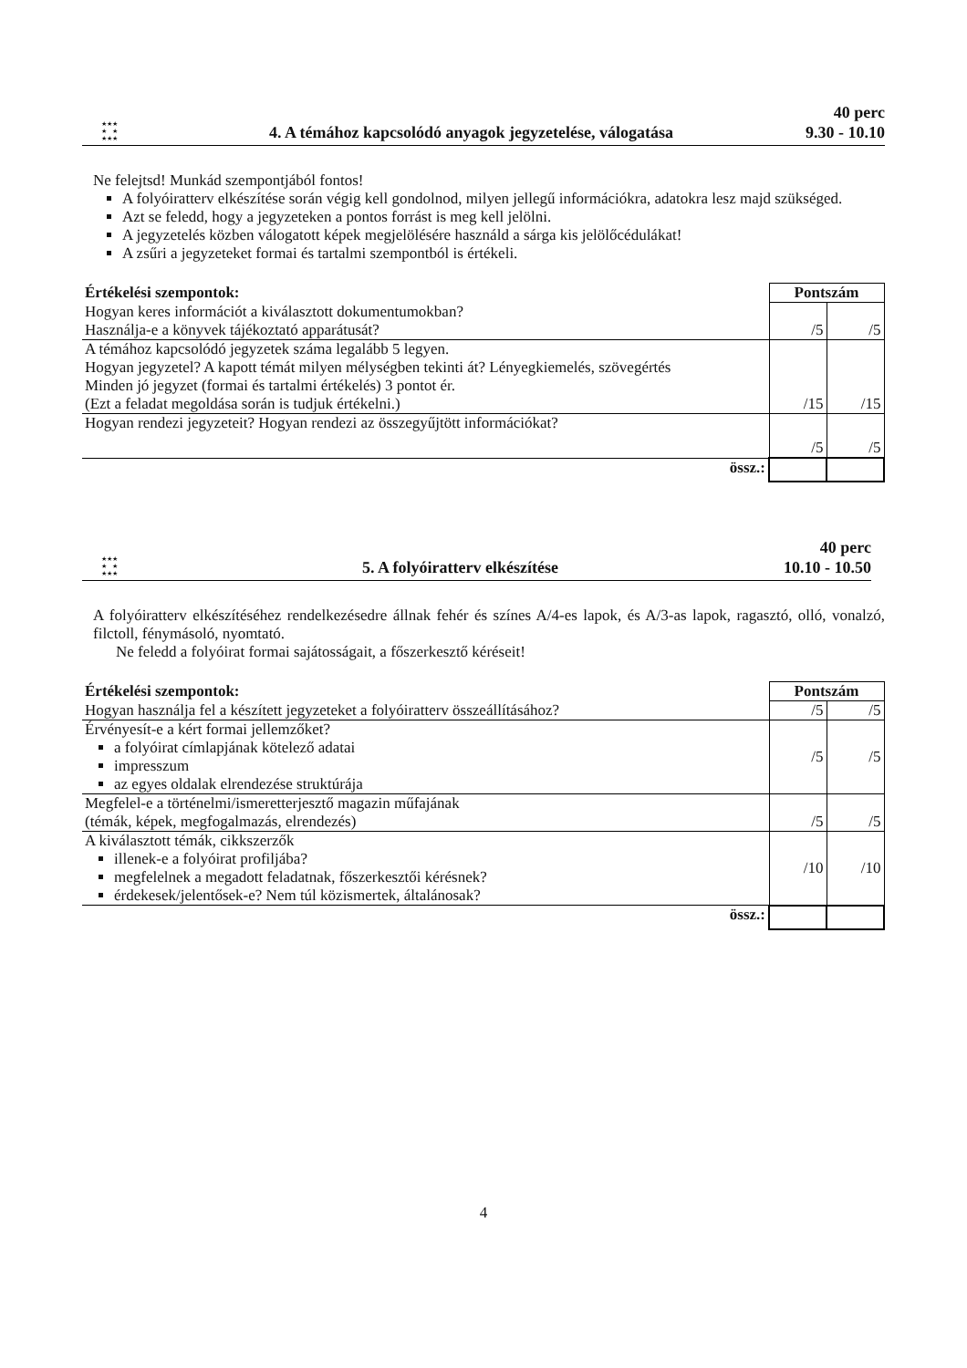★★★
★ ★
★★★
4. A témához kapcsolódó anyagok jegyzetelése, válogatása
40 perc
9.30 - 10.10
Ne felejtsd! Munkád szempontjából fontos!
A folyóiratterv elkészítése során végig kell gondolnod, milyen jellegű információkra, adatokra lesz majd szükséged.
Azt se feledd, hogy a jegyzeteken a pontos forrást is meg kell jelölni.
A jegyzetelés közben válogatott képek megjelölésére használd a sárga kis jelölőcédulákat!
A zsűri a jegyzeteket formai és tartalmi szempontból is értékeli.
| Értékelési szempontok: | Pontszám | |
| --- | --- | --- |
| Hogyan keres információt a kiválasztott dokumentumokban? Használja-e a könyvek tájékoztató apparátusát? | /5 | /5 |
| A témához kapcsolódó jegyzetek száma legalább 5 legyen. Hogyan jegyzetel? A kapott témát milyen mélységben tekinti át? Lényegkiemelés, szövegértés Minden jó jegyzet (formai és tartalmi értékelés) 3 pontot ér. (Ezt a feladat megoldása során is tudjuk értékelni.) | /15 | /15 |
| Hogyan rendezi jegyzeteit? Hogyan rendezi az összegyűjtött információkat? | /5 | /5 |
| össz.: | | |
★★★
★ ★
★★★
5. A folyóiratterv elkészítése
40 perc
10.10 - 10.50
A folyóiratterv elkészítéséhez rendelkezésedre állnak fehér és színes A/4-es lapok, és A/3-as lapok, ragasztó, olló, vonalzó, filctoll, fénymásoló, nyomtató.
Ne feledd a folyóirat formai sajátosságait, a főszerkesztő kéréseit!
| Értékelési szempontok: | Pontszám | |
| --- | --- | --- |
| Hogyan használja fel a készített jegyzeteket a folyóiratterv összeállításához? | /5 | /5 |
| Érvényesít-e a kért formai jellemzőket? a folyóirat címlapjának kötelező adatai impresszum az egyes oldalak elrendezése struktúrája | /5 | /5 |
| Megfelel-e a történelmi/ismeretterjesztő magazin műfajának (témák, képek, megfogalmazás, elrendezés) | /5 | /5 |
| A kiválasztott témák, cikkszerzők illenek-e a folyóirat profiljába? megfelelnek a megadott feladatnak, főszerkesztői kérésnek? érdekesek/jelentősek-e? Nem túl közismertek, általánosak? | /10 | /10 |
| össz.: | | |
4